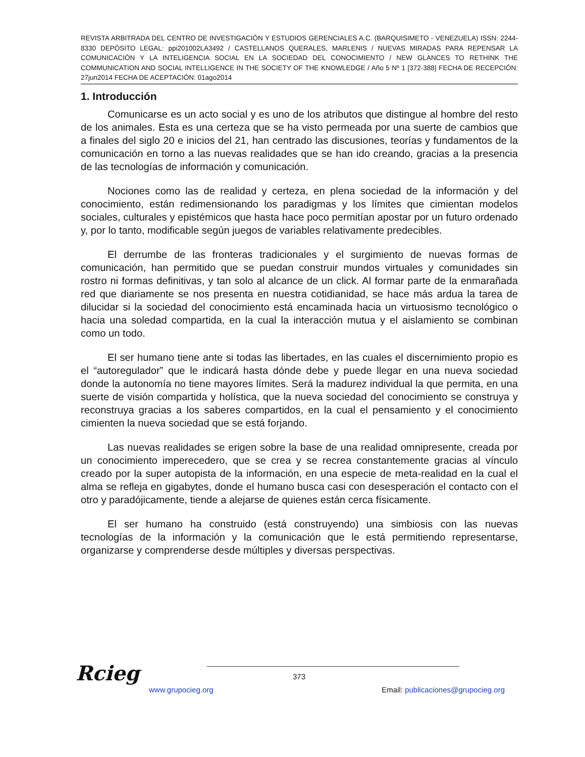REVISTA ARBITRADA DEL CENTRO DE INVESTIGACIÓN Y ESTUDIOS GERENCIALES A.C. (BARQUISIMETO - VENEZUELA) ISSN: 2244-8330 DEPÓSITO LEGAL: ppi201002LA3492 / CASTELLANOS QUERALES, MARLENIS / NUEVAS MIRADAS PARA REPENSAR LA COMUNICACIÓN Y LA INTELIGENCIA SOCIAL EN LA SOCIEDAD DEL CONOCIMIENTO / NEW GLANCES TO RETHINK THE COMMUNICATION AND SOCIAL INTELLIGENCE IN THE SOCIETY OF THE KNOWLEDGE / Año 5 Nº 1 [372-388] FECHA DE RECEPCIÓN: 27jun2014 FECHA DE ACEPTACIÓN: 01ago2014
1. Introducción
Comunicarse es un acto social y es uno de los atributos que distingue al hombre del resto de los animales. Esta es una certeza que se ha visto permeada por una suerte de cambios que a finales del siglo 20 e inicios del 21, han centrado las discusiones, teorías y fundamentos de la comunicación en torno a las nuevas realidades que se han ido creando, gracias a la presencia de las tecnologías de información y comunicación.
Nociones como las de realidad y certeza, en plena sociedad de la información y del conocimiento, están redimensionando los paradigmas y los límites que cimientan modelos sociales, culturales y epistémicos que hasta hace poco permitían apostar por un futuro ordenado y, por lo tanto, modificable según juegos de variables relativamente predecibles.
El derrumbe de las fronteras tradicionales y el surgimiento de nuevas formas de comunicación, han permitido que se puedan construir mundos virtuales y comunidades sin rostro ni formas definitivas, y tan solo al alcance de un click. Al formar parte de la enmarañada red que diariamente se nos presenta en nuestra cotidianidad, se hace más ardua la tarea de dilucidar si la sociedad del conocimiento está encaminada hacia un virtuosismo tecnológico o hacia una soledad compartida, en la cual la interacción mutua y el aislamiento se combinan como un todo.
El ser humano tiene ante si todas las libertades, en las cuales el discernimiento propio es el “autoregulador” que le indicará hasta dónde debe y puede llegar en una nueva sociedad donde la autonomía no tiene mayores límites. Será la madurez individual la que permita, en una suerte de visión compartida y holística, que la nueva sociedad del conocimiento se construya y reconstruya gracias a los saberes compartidos, en la cual el pensamiento y el conocimiento cimienten la nueva sociedad que se está forjando.
Las nuevas realidades se erigen sobre la base de una realidad omnipresente, creada por un conocimiento imperecedero, que se crea y se recrea constantemente gracias al vínculo creado por la super autopista de la información, en una especie de meta-realidad en la cual el alma se refleja en gigabytes, donde el humano busca casi con desesperación el contacto con el otro y paradójicamente, tiende a alejarse de quienes están cerca físicamente.
El ser humano ha construido (está construyendo) una simbiosis con las nuevas tecnologías de la información y la comunicación que le está permitiendo representarse, organizarse y comprenderse desde múltiples y diversas perspectivas.
Rcieg
373
www.grupocieg.org Email: publicaciones@grupocieg.org